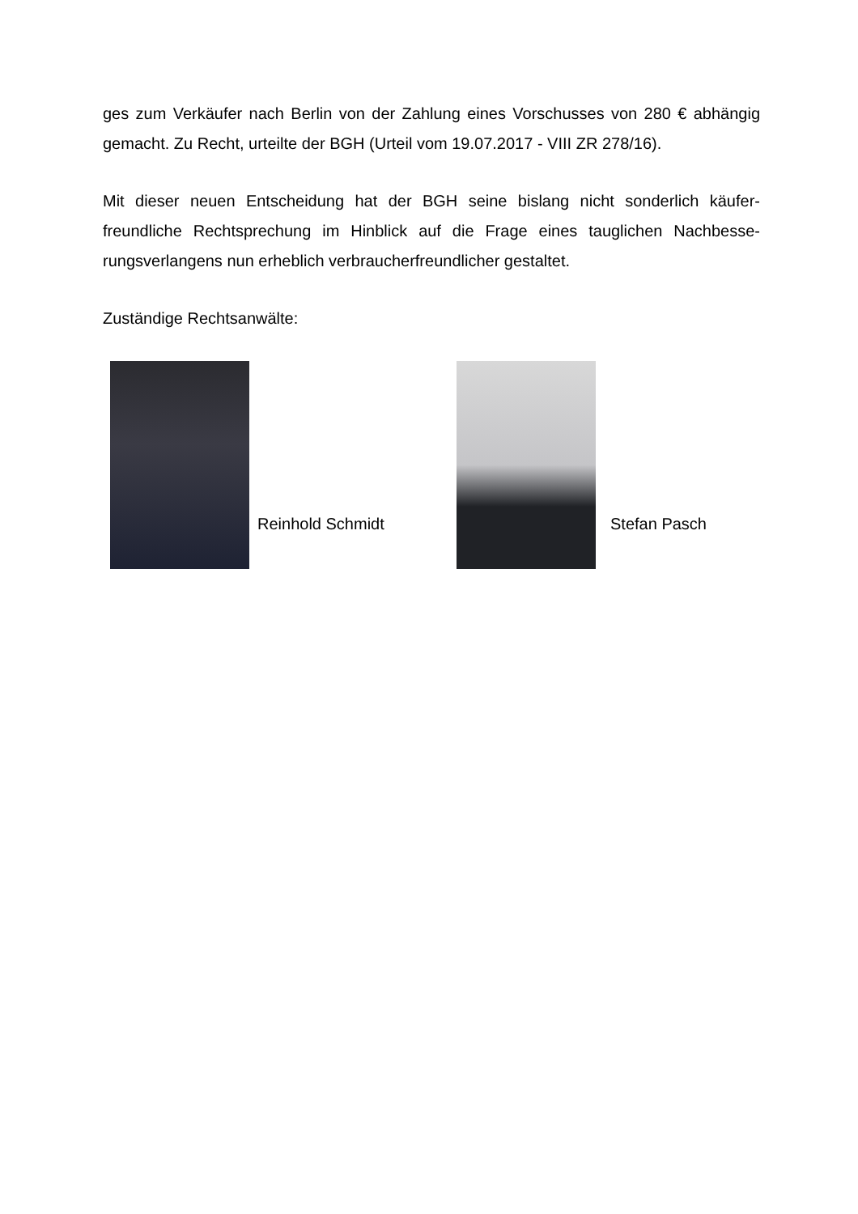ges zum Verkäufer nach Berlin von der Zahlung eines Vorschusses von 280 € ab­hängig gemacht. Zu Recht, urteilte der BGH (Urteil vom 19.07.2017 - VIII ZR 278/16).
Mit dieser neuen Entscheidung hat der BGH seine bislang nicht sonderlich käufer­freundliche Rechtsprechung im Hinblick auf die Frage eines tauglichen Nachbesse­rungsverlangens nun erheblich verbraucherfreundlicher gestaltet.
Zuständige Rechtsanwälte:
Reinhold Schmidt
Stefan Pasch